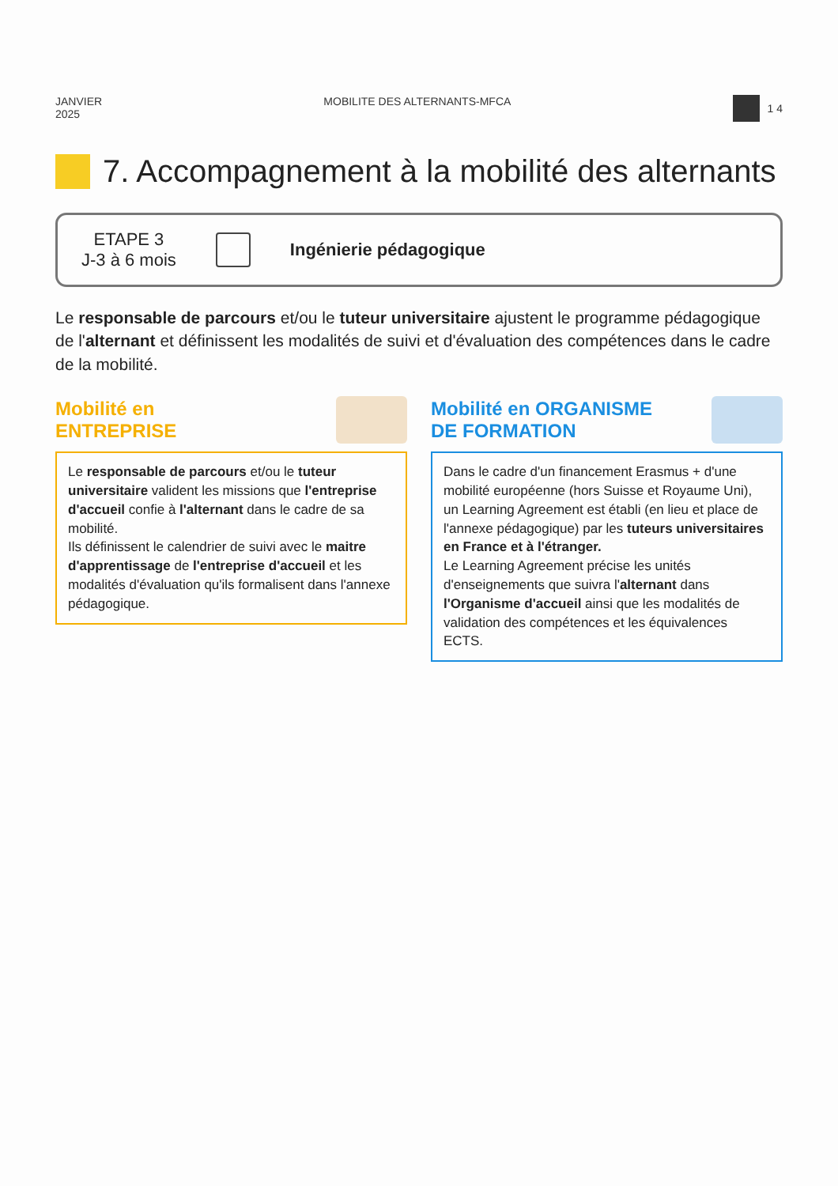JANVIER
2025
MOBILITE DES ALTERNANTS-MFCA 1 4
7. Accompagnement à la mobilité des alternants
ETAPE 3
J-3 à 6 mois
Ingénierie pédagogique
Le responsable de parcours et/ou le tuteur universitaire ajustent le programme pédagogique de l'alternant et définissent les modalités de suivi et d'évaluation des compétences dans le cadre de la mobilité.
Mobilité en
ENTREPRISE
Le responsable de parcours et/ou le tuteur universitaire valident les missions que l'entreprise d'accueil confie à l'alternant dans le cadre de sa mobilité.
Ils définissent le calendrier de suivi avec le maitre d'apprentissage de l'entreprise d'accueil et les modalités d'évaluation qu'ils formalisent dans l'annexe pédagogique.
Mobilité en ORGANISME
DE FORMATION
Dans le cadre d'un financement Erasmus + d'une mobilité européenne (hors Suisse et Royaume Uni), un Learning Agreement est établi (en lieu et place de l'annexe pédagogique) par les tuteurs universitaires en France et à l'étranger.
Le Learning Agreement précise les unités d'enseignements que suivra l'alternant dans l'Organisme d'accueil ainsi que les modalités de validation des compétences et les équivalences ECTS.